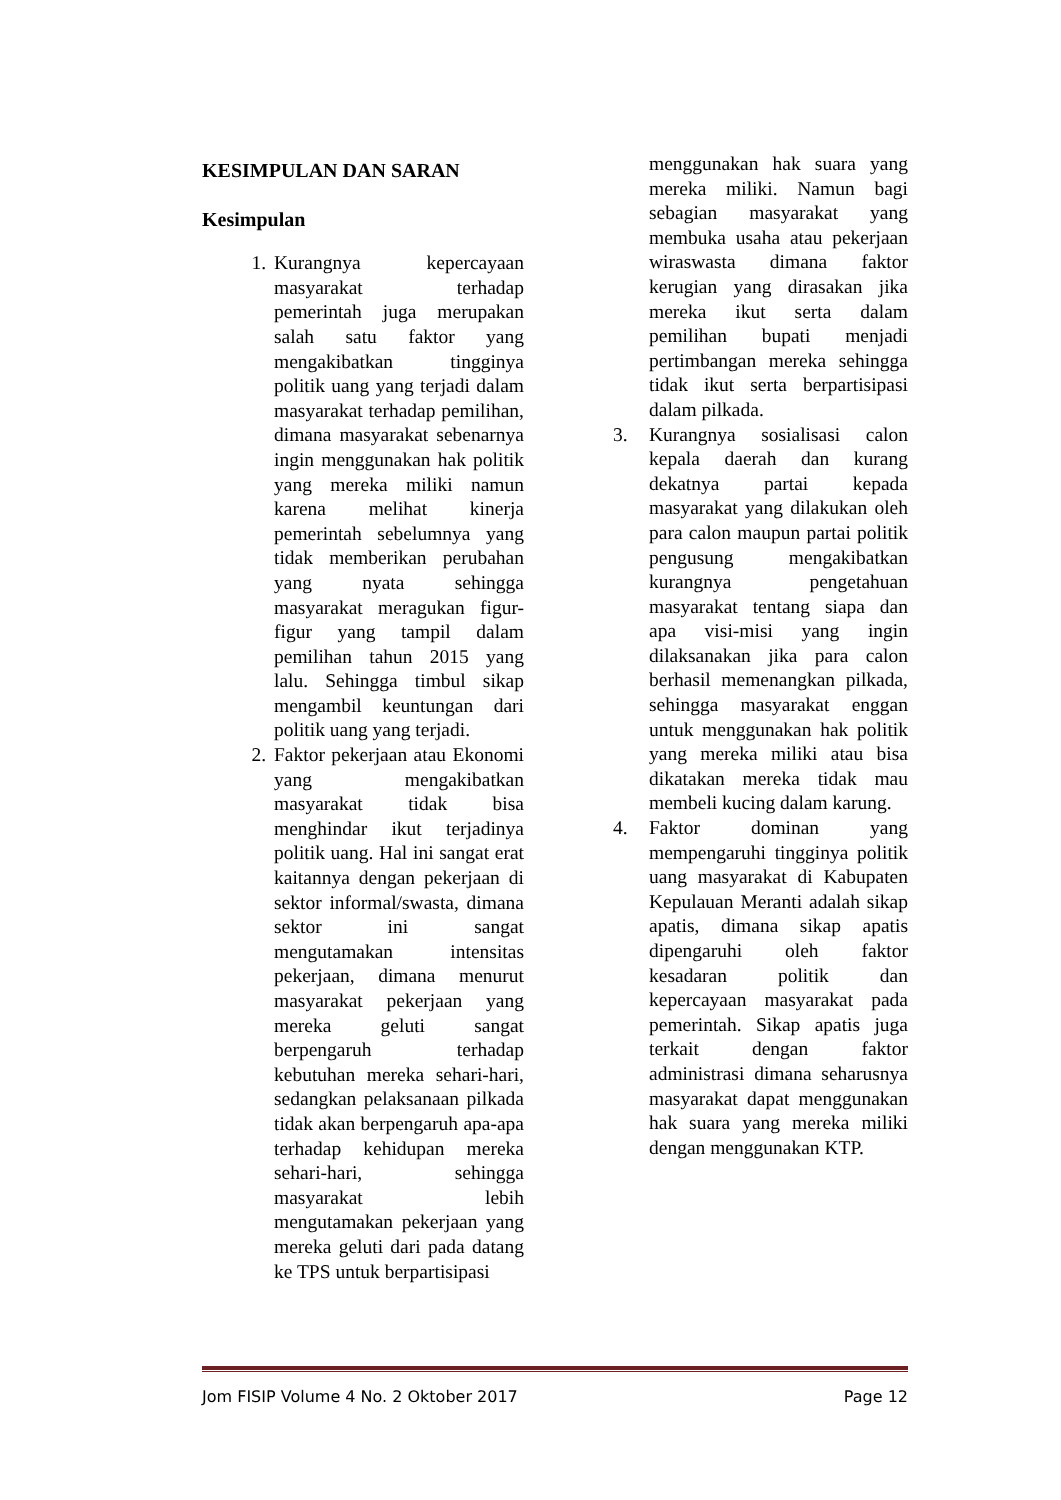KESIMPULAN DAN SARAN
Kesimpulan
1. Kurangnya kepercayaan masyarakat terhadap pemerintah juga merupakan salah satu faktor yang mengakibatkan tingginya politik uang yang terjadi dalam masyarakat terhadap pemilihan, dimana masyarakat sebenarnya ingin menggunakan hak politik yang mereka miliki namun karena melihat kinerja pemerintah sebelumnya yang tidak memberikan perubahan yang nyata sehingga masyarakat meragukan figur-figur yang tampil dalam pemilihan tahun 2015 yang lalu. Sehingga timbul sikap mengambil keuntungan dari politik uang yang terjadi.
2. Faktor pekerjaan atau Ekonomi yang mengakibatkan masyarakat tidak bisa menghindar ikut terjadinya politik uang. Hal ini sangat erat kaitannya dengan pekerjaan di sektor informal/swasta, dimana sektor ini sangat mengutamakan intensitas pekerjaan, dimana menurut masyarakat pekerjaan yang mereka geluti sangat berpengaruh terhadap kebutuhan mereka sehari-hari, sedangkan pelaksanaan pilkada tidak akan berpengaruh apa-apa terhadap kehidupan mereka sehari-hari, sehingga masyarakat lebih mengutamakan pekerjaan yang mereka geluti dari pada datang ke TPS untuk berpartisipasi
menggunakan hak suara yang mereka miliki. Namun bagi sebagian masyarakat yang membuka usaha atau pekerjaan wiraswasta dimana faktor kerugian yang dirasakan jika mereka ikut serta dalam pemilihan bupati menjadi pertimbangan mereka sehingga tidak ikut serta berpartisipasi dalam pilkada.
3. Kurangnya sosialisasi calon kepala daerah dan kurang dekatnya partai kepada masyarakat yang dilakukan oleh para calon maupun partai politik pengusung mengakibatkan kurangnya pengetahuan masyarakat tentang siapa dan apa visi-misi yang ingin dilaksanakan jika para calon berhasil memenangkan pilkada, sehingga masyarakat enggan untuk menggunakan hak politik yang mereka miliki atau bisa dikatakan mereka tidak mau membeli kucing dalam karung.
4. Faktor dominan yang mempengaruhi tingginya politik uang masyarakat di Kabupaten Kepulauan Meranti adalah sikap apatis, dimana sikap apatis dipengaruhi oleh faktor kesadaran politik dan kepercayaan masyarakat pada pemerintah. Sikap apatis juga terkait dengan faktor administrasi dimana seharusnya masyarakat dapat menggunakan hak suara yang mereka miliki dengan menggunakan KTP.
Jom FISIP Volume 4 No. 2 Oktober 2017 Page 12